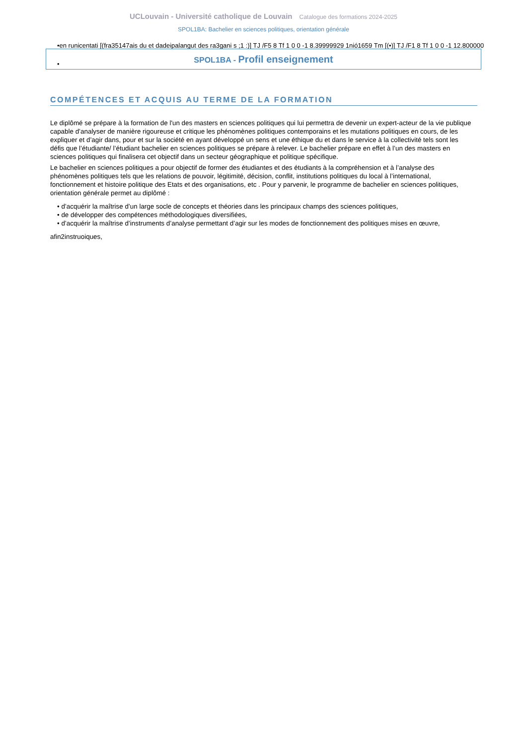UCLouvain - Université catholique de Louvain Catalogue des formations 2024-2025
SPOL1BA: Bachelier en sciences politiques, orientation générale
•en runicentati [(fra35147ais du et dadeipalangut des ra3gani s ;1 :)] TJ /F5 8 Tf 1 0 0 -1 8.39999929 1nió1659 Tm [(•)] TJ /F1 8 Tf 1 0 0 -1 12.800000
•
SPOL1BA - Profil enseignement
COMPÉTENCES ET ACQUIS AU TERME DE LA FORMATION
Le diplômé se prépare à la formation de l'un des masters en sciences politiques qui lui permettra de devenir un expert-acteur de la vie publique capable d’analyser de manière rigoureuse et critique les phénomènes politiques contemporains et les mutations politiques en cours, de les expliquer et d’agir dans, pour et sur la société en ayant développé un sens et une éthique du et dans le service à la collectivité tels sont les défis que l’étudiante/ l’étudiant bachelier en sciences politiques se prépare à relever. Le bachelier prépare en effet à l’un des masters en sciences politiques qui finalisera cet objectif dans un secteur géographique et politique spécifique.
Le bachelier en sciences politiques a pour objectif de former des étudiantes et des étudiants à la compréhension et à l’analyse des phénomènes politiques tels que les relations de pouvoir, légitimité, décision, conflit, institutions politiques du local à l’international, fonctionnement et histoire politique des Etats et des organisations, etc . Pour y parvenir, le programme de bachelier en sciences politiques, orientation générale permet au diplômé :
• d’acquérir la maîtrise d’un large socle de concepts et théories dans les principaux champs des sciences politiques,
• de développer des compétences méthodologiques diversifiées,
• d’acquérir la maîtrise d’instruments d’analyse permettant d’agir sur les modes de fonctionnement des politiques mises en œuvre,
afin2instruoiques,